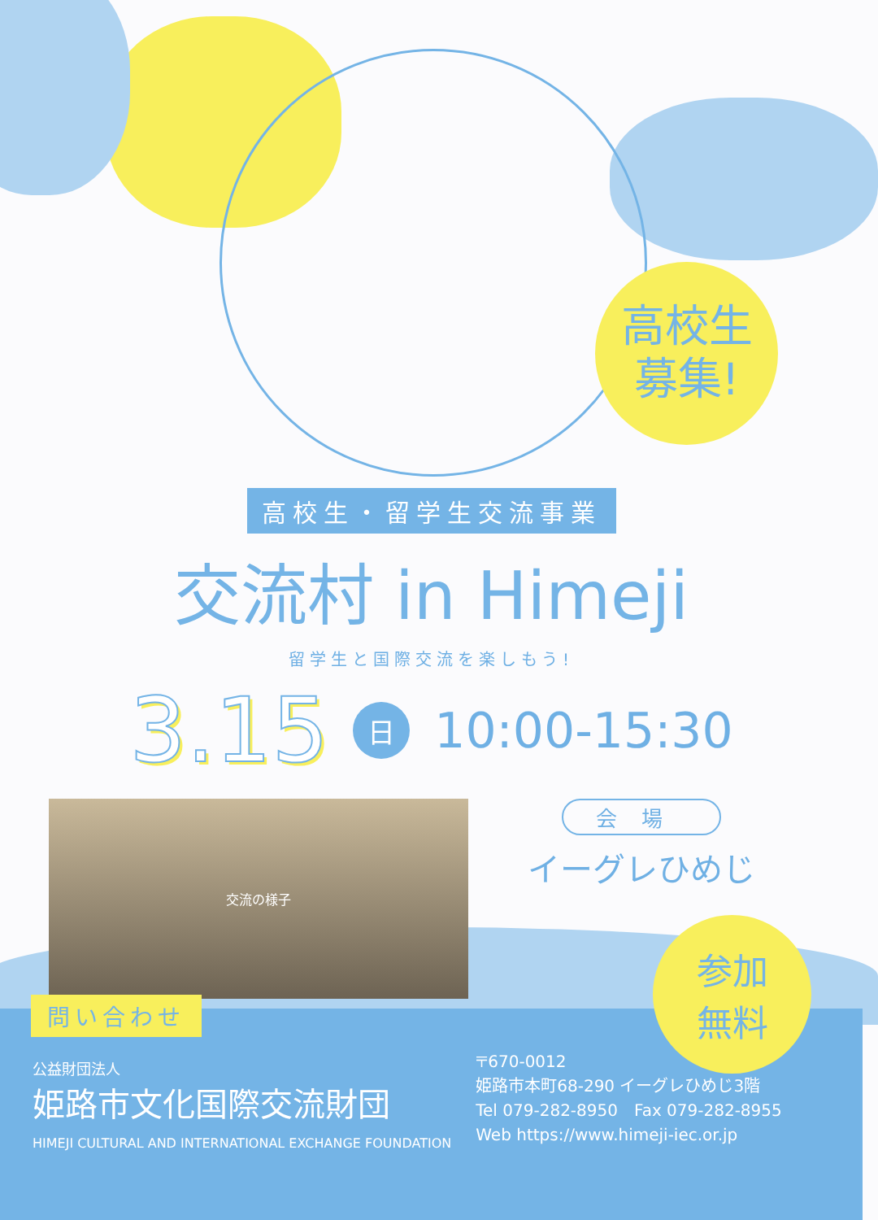高校生
募集!
高校生・留学生交流事業
交流村 in Himeji
留学生と国際交流を楽しもう!
3.15 日 10:00-15:30
交流の様子
会場
イーグレひめじ
参加
無料
問い合わせ
公益財団法人
姫路市文化国際交流財団
HIMEJI CULTURAL AND INTERNATIONAL EXCHANGE FOUNDATION
〒670-0012
姫路市本町68-290 イーグレひめじ3階
Tel 079-282-8950　Fax 079-282-8955
Web https://www.himeji-iec.or.jp